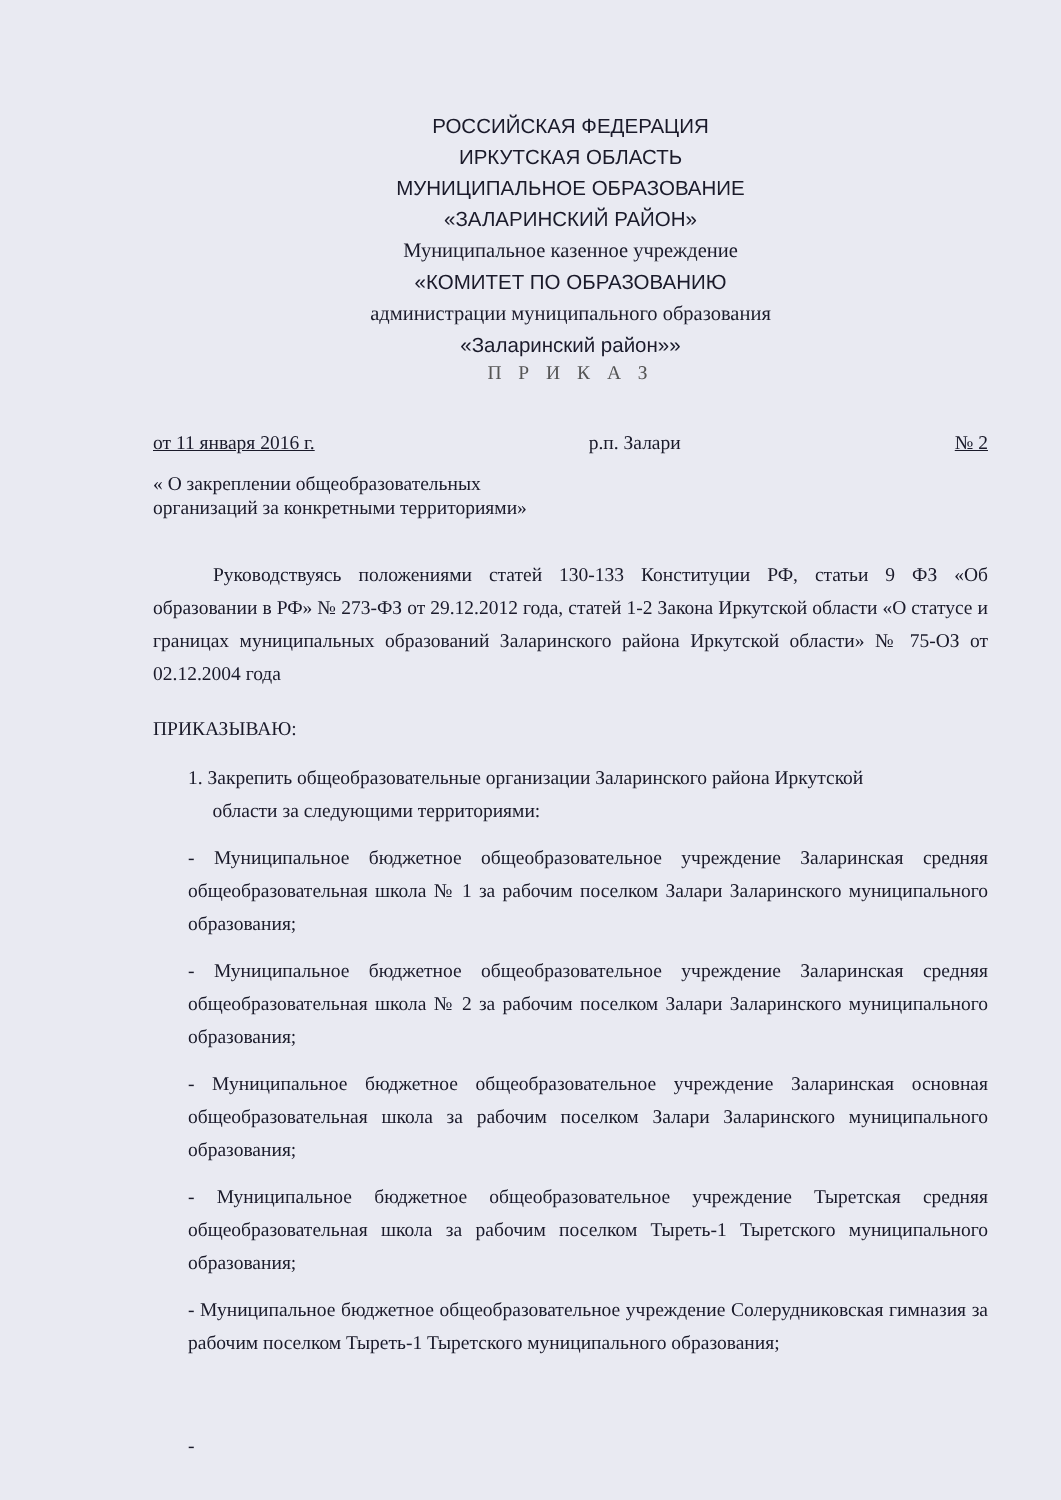РОССИЙСКАЯ ФЕДЕРАЦИЯ
ИРКУТСКАЯ ОБЛАСТЬ
МУНИЦИПАЛЬНОЕ ОБРАЗОВАНИЕ
«ЗАЛАРИНСКИЙ РАЙОН»
Муниципальное казенное учреждение
«КОМИТЕТ ПО ОБРАЗОВАНИЮ
администрации муниципального образования
«Заларинский район»»
П Р И К А З
от 11 января 2016 г. р.п. Залари № 2
« О закреплении общеобразовательных
организаций за конкретными территориями»
Руководствуясь положениями статей 130-133 Конституции РФ, статьи 9 ФЗ «Об образовании в РФ» № 273-ФЗ от 29.12.2012 года, статей 1-2 Закона Иркутской области «О статусе и границах муниципальных образований Заларинского района Иркутской области» № 75-ОЗ от 02.12.2004 года
ПРИКАЗЫВАЮ:
1. Закрепить общеобразовательные организации Заларинского района Иркутской
области за следующими территориями:
- Муниципальное бюджетное общеобразовательное учреждение Заларинская средняя общеобразовательная школа № 1 за рабочим поселком Залари Заларинского муниципального образования;
- Муниципальное бюджетное общеобразовательное учреждение Заларинская средняя общеобразовательная школа № 2 за рабочим поселком Залари Заларинского муниципального образования;
- Муниципальное бюджетное общеобразовательное учреждение Заларинская основная общеобразовательная школа за рабочим поселком Залари Заларинского муниципального образования;
- Муниципальное бюджетное общеобразовательное учреждение Тыретская средняя общеобразовательная школа за рабочим поселком Тыреть-1 Тыретского муниципального образования;
- Муниципальное бюджетное общеобразовательное учреждение Солерудниковская гимназия за рабочим поселком Тыреть-1 Тыретского муниципального образования;
-